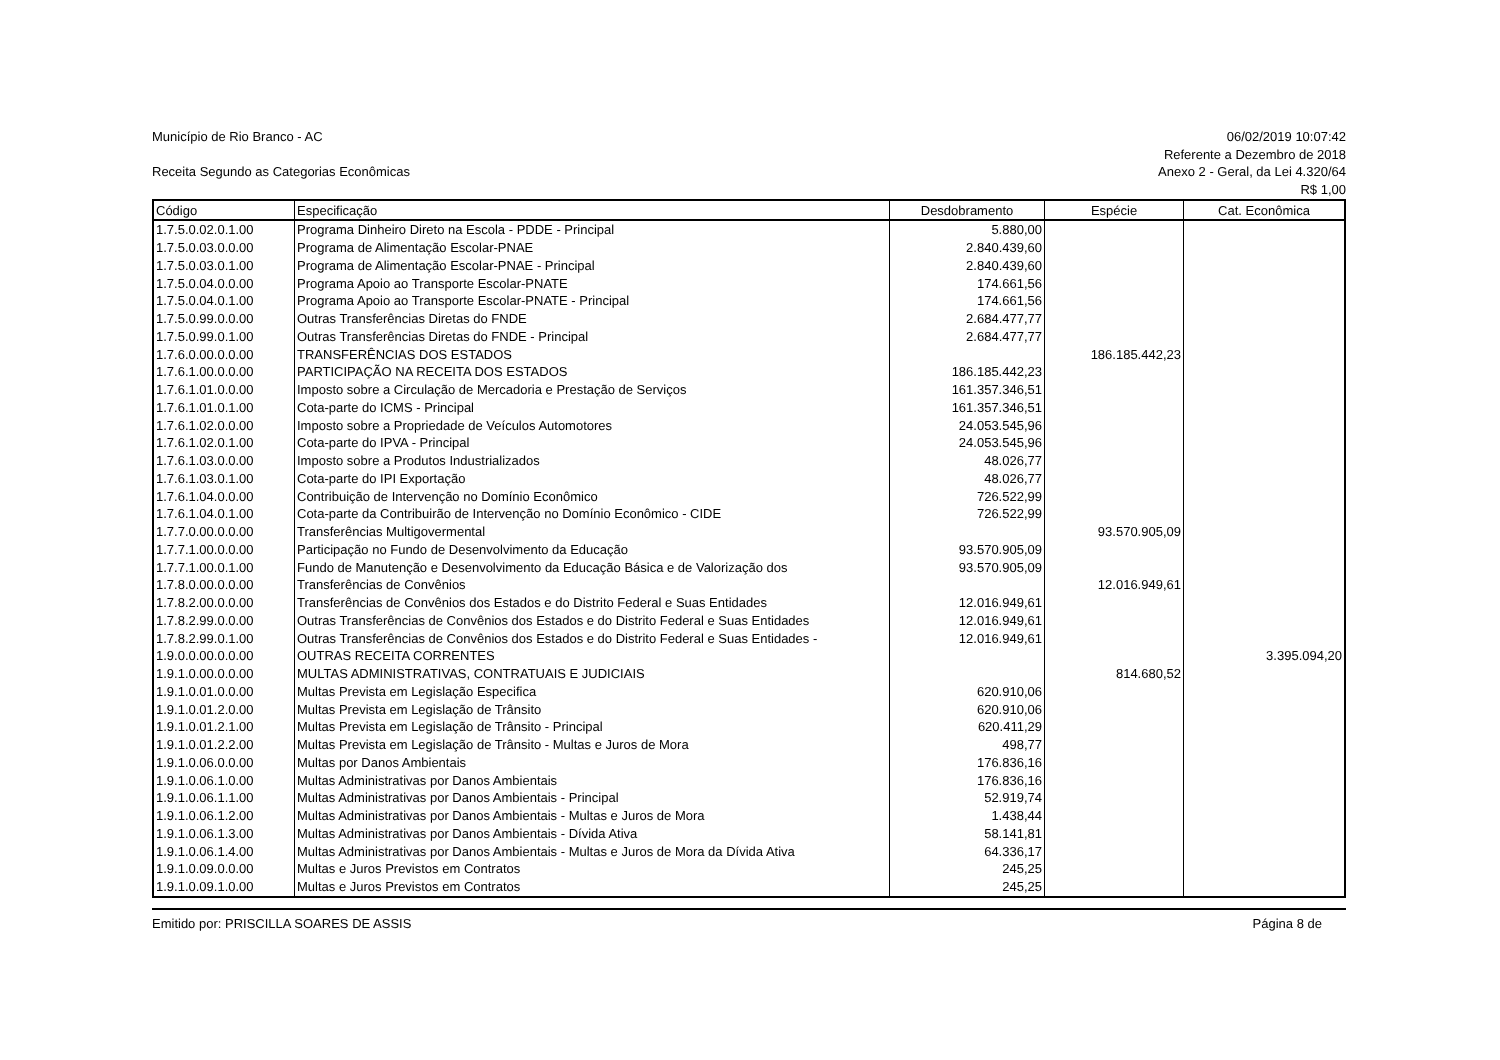Município de Rio Branco - AC
Receita Segundo as Categorias Econômicas
06/02/2019 10:07:42
Referente a Dezembro de 2018
Anexo 2 - Geral, da Lei 4.320/64
R$ 1,00
| Código | Especificação | Desdobramento | Espécie | Cat. Econômica |
| --- | --- | --- | --- | --- |
| 1.7.5.0.02.0.1.00 | Programa Dinheiro Direto na Escola - PDDE - Principal | 5.880,00 | | |
| 1.7.5.0.03.0.0.00 | Programa de Alimentação Escolar-PNAE | 2.840.439,60 | | |
| 1.7.5.0.03.0.1.00 | Programa de Alimentação Escolar-PNAE - Principal | 2.840.439,60 | | |
| 1.7.5.0.04.0.0.00 | Programa Apoio ao Transporte Escolar-PNATE | 174.661,56 | | |
| 1.7.5.0.04.0.1.00 | Programa Apoio ao Transporte Escolar-PNATE - Principal | 174.661,56 | | |
| 1.7.5.0.99.0.0.00 | Outras Transferências Diretas do FNDE | 2.684.477,77 | | |
| 1.7.5.0.99.0.1.00 | Outras Transferências Diretas do FNDE - Principal | 2.684.477,77 | | |
| 1.7.6.0.00.0.0.00 | TRANSFERÊNCIAS DOS ESTADOS | | 186.185.442,23 | |
| 1.7.6.1.00.0.0.00 | PARTICIPAÇÃO NA RECEITA DOS ESTADOS | 186.185.442,23 | | |
| 1.7.6.1.01.0.0.00 | Imposto sobre a Circulação de Mercadoria e Prestação de Serviços | 161.357.346,51 | | |
| 1.7.6.1.01.0.1.00 | Cota-parte do ICMS - Principal | 161.357.346,51 | | |
| 1.7.6.1.02.0.0.00 | Imposto sobre a Propriedade de Veículos Automotores | 24.053.545,96 | | |
| 1.7.6.1.02.0.1.00 | Cota-parte do IPVA - Principal | 24.053.545,96 | | |
| 1.7.6.1.03.0.0.00 | Imposto sobre a Produtos Industrializados | 48.026,77 | | |
| 1.7.6.1.03.0.1.00 | Cota-parte do IPI Exportação | 48.026,77 | | |
| 1.7.6.1.04.0.0.00 | Contribuição de Intervenção no Domínio Econômico | 726.522,99 | | |
| 1.7.6.1.04.0.1.00 | Cota-parte da Contribuirão de Intervenção no Domínio Econômico - CIDE | 726.522,99 | | |
| 1.7.7.0.00.0.0.00 | Transferências Multigovermental | | 93.570.905,09 | |
| 1.7.7.1.00.0.0.00 | Participação no Fundo de Desenvolvimento da Educação | 93.570.905,09 | | |
| 1.7.7.1.00.0.1.00 | Fundo de Manutenção e Desenvolvimento da Educação Básica e de Valorização dos | 93.570.905,09 | | |
| 1.7.8.0.00.0.0.00 | Transferências de Convênios | | 12.016.949,61 | |
| 1.7.8.2.00.0.0.00 | Transferências de Convênios dos Estados e do Distrito Federal e Suas Entidades | 12.016.949,61 | | |
| 1.7.8.2.99.0.0.00 | Outras Transferências de Convênios dos Estados e do Distrito Federal e Suas Entidades | 12.016.949,61 | | |
| 1.7.8.2.99.0.1.00 | Outras Transferências de Convênios dos Estados e do Distrito Federal e Suas Entidades - | 12.016.949,61 | | |
| 1.9.0.0.00.0.0.00 | OUTRAS RECEITA CORRENTES | | | 3.395.094,20 |
| 1.9.1.0.00.0.0.00 | MULTAS ADMINISTRATIVAS, CONTRATUAIS E JUDICIAIS | | 814.680,52 | |
| 1.9.1.0.01.0.0.00 | Multas Prevista em Legislação Especifica | 620.910,06 | | |
| 1.9.1.0.01.2.0.00 | Multas Prevista em Legislação de Trânsito | 620.910,06 | | |
| 1.9.1.0.01.2.1.00 | Multas Prevista em Legislação de Trânsito - Principal | 620.411,29 | | |
| 1.9.1.0.01.2.2.00 | Multas Prevista em Legislação de Trânsito - Multas e Juros de Mora | 498,77 | | |
| 1.9.1.0.06.0.0.00 | Multas por Danos Ambientais | 176.836,16 | | |
| 1.9.1.0.06.1.0.00 | Multas Administrativas por Danos Ambientais | 176.836,16 | | |
| 1.9.1.0.06.1.1.00 | Multas Administrativas por Danos Ambientais - Principal | 52.919,74 | | |
| 1.9.1.0.06.1.2.00 | Multas Administrativas por Danos Ambientais - Multas e Juros de Mora | 1.438,44 | | |
| 1.9.1.0.06.1.3.00 | Multas Administrativas por Danos Ambientais - Dívida Ativa | 58.141,81 | | |
| 1.9.1.0.06.1.4.00 | Multas Administrativas por Danos Ambientais - Multas e Juros de Mora da Dívida Ativa | 64.336,17 | | |
| 1.9.1.0.09.0.0.00 | Multas e Juros Previstos em Contratos | 245,25 | | |
| 1.9.1.0.09.1.0.00 | Multas e Juros Previstos em Contratos | 245,25 | | |
Emitido por: PRISCILLA SOARES DE ASSIS Página 8 de